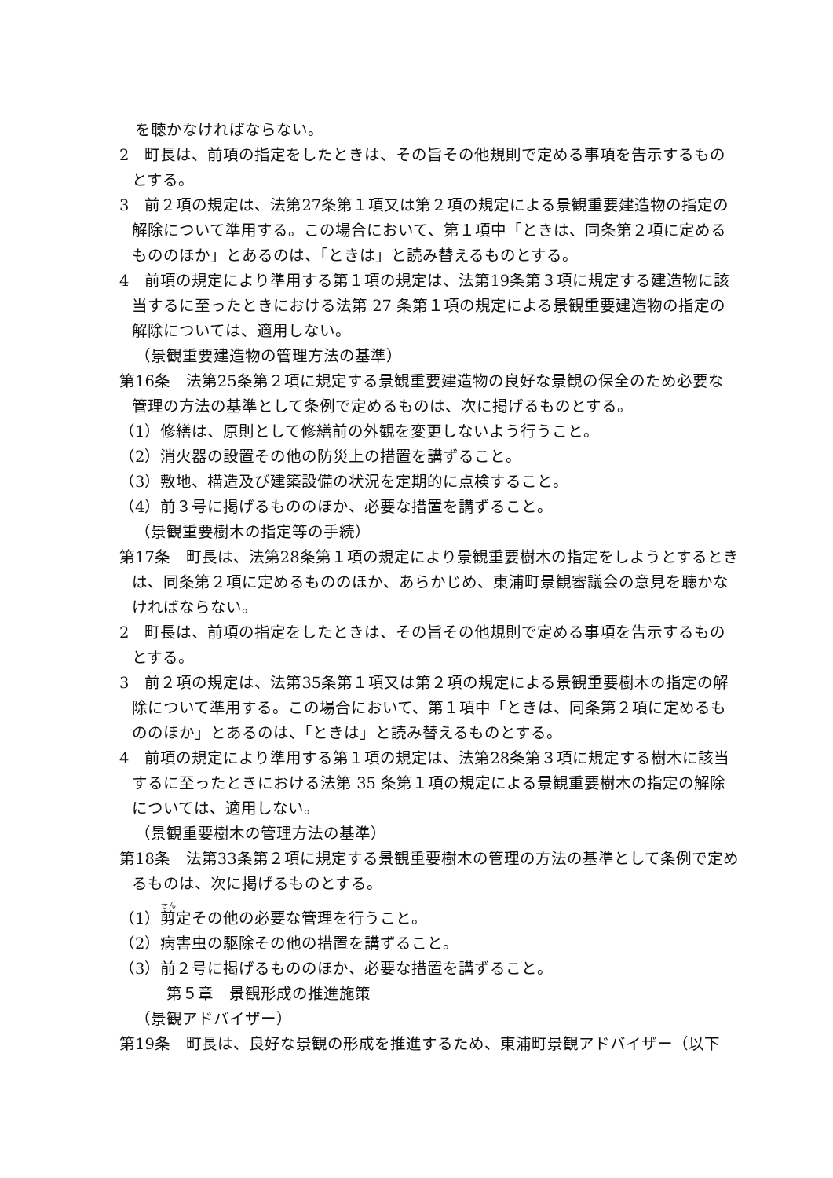を聴かなければならない。
2　町長は、前項の指定をしたときは、その旨その他規則で定める事項を告示するものとする。
3　前２項の規定は、法第27条第１項又は第２項の規定による景観重要建造物の指定の解除について準用する。この場合において、第１項中「ときは、同条第２項に定めるもののほか」とあるのは、「ときは」と読み替えるものとする。
4　前項の規定により準用する第１項の規定は、法第19条第３項に規定する建造物に該当するに至ったときにおける法第 27 条第１項の規定による景観重要建造物の指定の解除については、適用しない。
（景観重要建造物の管理方法の基準）
第16条　法第25条第２項に規定する景観重要建造物の良好な景観の保全のため必要な管理の方法の基準として条例で定めるものは、次に掲げるものとする。
（1）修繕は、原則として修繕前の外観を変更しないよう行うこと。
（2）消火器の設置その他の防災上の措置を講ずること。
（3）敷地、構造及び建築設備の状況を定期的に点検すること。
（4）前３号に掲げるもののほか、必要な措置を講ずること。
（景観重要樹木の指定等の手続）
第17条　町長は、法第28条第１項の規定により景観重要樹木の指定をしようとするときは、同条第２項に定めるもののほか、あらかじめ、東浦町景観審議会の意見を聴かなければならない。
2　町長は、前項の指定をしたときは、その旨その他規則で定める事項を告示するものとする。
3　前２項の規定は、法第35条第１項又は第２項の規定による景観重要樹木の指定の解除について準用する。この場合において、第１項中「ときは、同条第２項に定めるもののほか」とあるのは、「ときは」と読み替えるものとする。
4　前項の規定により準用する第１項の規定は、法第28条第３項に規定する樹木に該当するに至ったときにおける法第 35 条第１項の規定による景観重要樹木の指定の解除については、適用しない。
（景観重要樹木の管理方法の基準）
第18条　法第33条第２項に規定する景観重要樹木の管理の方法の基準として条例で定めるものは、次に掲げるものとする。
（1）剪定その他の必要な管理を行うこと。
（2）病害虫の駆除その他の措置を講ずること。
（3）前２号に掲げるもののほか、必要な措置を講ずること。
第５章　景観形成の推進施策
（景観アドバイザー）
第19条　町長は、良好な景観の形成を推進するため、東浦町景観アドバイザー（以下